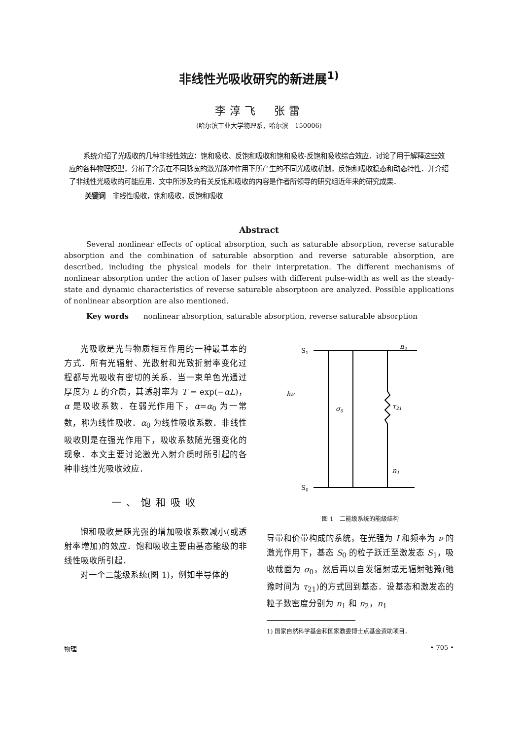非线性光吸收研究的新进展<sup>1)</sup>
李淳飞　张雷
(哈尔滨工业大学物理系，哈尔滨　150006)
系统介绍了光吸收的几种非线性效应：饱和吸收、反饱和吸收和饱和吸收-反饱和吸收综合效应．讨论了用于解释这些效应的各种物理模型，分析了介质在不同脉宽的激光脉冲作用下所产生的不同光吸收机制，反饱和吸收稳态和动态特性．并介绍了非线性光吸收的可能应用．文中所涉及的有关反饱和吸收的内容是作者所领导的研究组近年来的研究成果．
关键词　非线性吸收，饱和吸收，反饱和吸收
Abstract
Several nonlinear effects of optical absorption, such as saturable absorption, reverse saturable absorption and the combination of saturable absorption and reverse saturable absorption, are described, including the physical models for their interpretation. The different mechanisms of nonlinear absorption under the action of laser pulses with different pulse-width as well as the steady-state and dynamic characteristics of reverse saturable absorptoon are analyzed. Possible applications of nonlinear absorption are also mentioned.
Key words　　nonlinear absorption, saturable absorption, reverse saturable absorption
光吸收是光与物质相互作用的一种最基本的方式．所有光辐射、光散射和光致折射率变化过程都与光吸收有密切的关系．当一束单色光通过厚度为 L 的介质，其透射率为 T = exp(−αL)，α 是吸收系数．在弱光作用下，α=α<sub>0</sub> 为一常数，称为线性吸收．α<sub>0</sub> 为线性吸收系数．非线性吸收则是在强光作用下，吸收系数随光强变化的现象．本文主要讨论激光入射介质时所引起的各种非线性光吸收效应．
一、饱和吸收
饱和吸收是随光强的增加吸收系数减小(或透射率增加)的效应．饱和吸收主要由基态能级的非线性吸收所引起．
对一个二能级系统(图 1)，例如半导体的
S1
n2
hν
σ0
τ21
n1
S0
图 1　二能级系统的能级结构
导带和价带构成的系统，在光强为 I 和频率为 ν 的激光作用下，基态 S<sub>0</sub> 的粒子跃迁至激发态 S<sub>1</sub>，吸收截面为 σ<sub>0</sub>，然后再以自发辐射或无辐射弛豫(弛豫时间为 τ<sub>21</sub>)的方式回到基态．设基态和激发态的粒子数密度分别为 n<sub>1</sub> 和 n<sub>2</sub>，n<sub>1</sub>
1) 国家自然科学基金和国家教委博士点基金资助项目．
物理 • 705 •